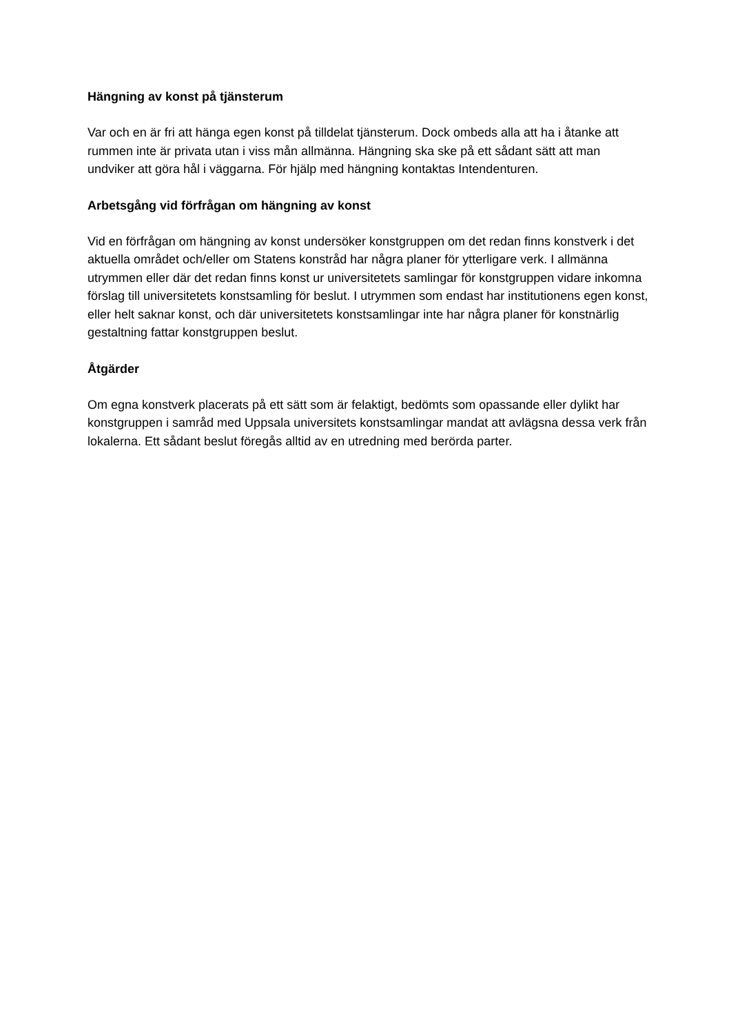Hängning av konst på tjänsterum
Var och en är fri att hänga egen konst på tilldelat tjänsterum. Dock ombeds alla att ha i åtanke att rummen inte är privata utan i viss mån allmänna. Hängning ska ske på ett sådant sätt att man undviker att göra hål i väggarna. För hjälp med hängning kontaktas Intendenturen.
Arbetsgång vid förfrågan om hängning av konst
Vid en förfrågan om hängning av konst undersöker konstgruppen om det redan finns konstverk i det aktuella området och/eller om Statens konstråd har några planer för ytterligare verk. I allmänna utrymmen eller där det redan finns konst ur universitetets samlingar för konstgruppen vidare inkomna förslag till universitetets konstsamling för beslut. I utrymmen som endast har institutionens egen konst, eller helt saknar konst, och där universitetets konstsamlingar inte har några planer för konstnärlig gestaltning fattar konstgruppen beslut.
Åtgärder
Om egna konstverk placerats på ett sätt som är felaktigt, bedömts som opassande eller dylikt har konstgruppen i samråd med Uppsala universitets konstsamlingar mandat att avlägsna dessa verk från lokalerna. Ett sådant beslut föregås alltid av en utredning med berörda parter.